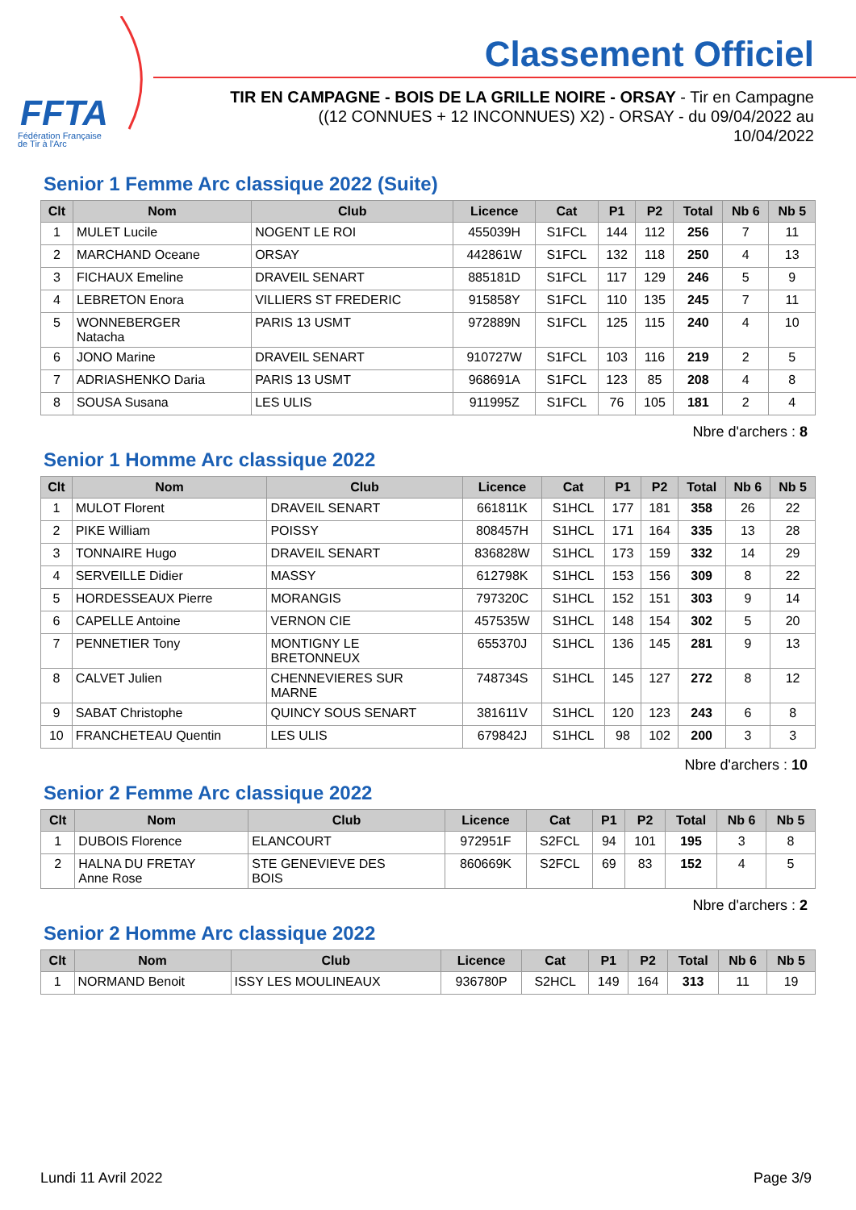FFTA
Fédération Française
de Tir à l'Arc
Classement Officiel
TIR EN CAMPAGNE - BOIS DE LA GRILLE NOIRE - ORSAY - Tir en Campagne
((12 CONNUES + 12 INCONNUES) X2) - ORSAY - du 09/04/2022 au
10/04/2022
Senior 1 Femme Arc classique 2022 (Suite)
| Clt | Nom | Club | Licence | Cat | P1 | P2 | Total | Nb 6 | Nb 5 |
| --- | --- | --- | --- | --- | --- | --- | --- | --- | --- |
| 1 | MULET Lucile | NOGENT LE ROI | 455039H | S1FCL | 144 | 112 | 256 | 7 | 11 |
| 2 | MARCHAND Oceane | ORSAY | 442861W | S1FCL | 132 | 118 | 250 | 4 | 13 |
| 3 | FICHAUX Emeline | DRAVEIL SENART | 885181D | S1FCL | 117 | 129 | 246 | 5 | 9 |
| 4 | LEBRETON Enora | VILLIERS ST FREDERIC | 915858Y | S1FCL | 110 | 135 | 245 | 7 | 11 |
| 5 | WONNEBERGER Natacha | PARIS 13 USMT | 972889N | S1FCL | 125 | 115 | 240 | 4 | 10 |
| 6 | JONO Marine | DRAVEIL SENART | 910727W | S1FCL | 103 | 116 | 219 | 2 | 5 |
| 7 | ADRIASHENKO Daria | PARIS 13 USMT | 968691A | S1FCL | 123 | 85 | 208 | 4 | 8 |
| 8 | SOUSA Susana | LES ULIS | 911995Z | S1FCL | 76 | 105 | 181 | 2 | 4 |
Nbre d'archers : 8
Senior 1 Homme Arc classique 2022
| Clt | Nom | Club | Licence | Cat | P1 | P2 | Total | Nb 6 | Nb 5 |
| --- | --- | --- | --- | --- | --- | --- | --- | --- | --- |
| 1 | MULOT Florent | DRAVEIL SENART | 661811K | S1HCL | 177 | 181 | 358 | 26 | 22 |
| 2 | PIKE William | POISSY | 808457H | S1HCL | 171 | 164 | 335 | 13 | 28 |
| 3 | TONNAIRE Hugo | DRAVEIL SENART | 836828W | S1HCL | 173 | 159 | 332 | 14 | 29 |
| 4 | SERVEILLE Didier | MASSY | 612798K | S1HCL | 153 | 156 | 309 | 8 | 22 |
| 5 | HORDESSEAUX Pierre | MORANGIS | 797320C | S1HCL | 152 | 151 | 303 | 9 | 14 |
| 6 | CAPELLE Antoine | VERNON CIE | 457535W | S1HCL | 148 | 154 | 302 | 5 | 20 |
| 7 | PENNETIER Tony | MONTIGNY LE BRETONNEUX | 655370J | S1HCL | 136 | 145 | 281 | 9 | 13 |
| 8 | CALVET Julien | CHENNEVIERES SUR MARNE | 748734S | S1HCL | 145 | 127 | 272 | 8 | 12 |
| 9 | SABAT Christophe | QUINCY SOUS SENART | 381611V | S1HCL | 120 | 123 | 243 | 6 | 8 |
| 10 | FRANCHETEAU Quentin | LES ULIS | 679842J | S1HCL | 98 | 102 | 200 | 3 | 3 |
Nbre d'archers : 10
Senior 2 Femme Arc classique 2022
| Clt | Nom | Club | Licence | Cat | P1 | P2 | Total | Nb 6 | Nb 5 |
| --- | --- | --- | --- | --- | --- | --- | --- | --- | --- |
| 1 | DUBOIS Florence | ELANCOURT | 972951F | S2FCL | 94 | 101 | 195 | 3 | 8 |
| 2 | HALNA DU FRETAY Anne Rose | STE GENEVIEVE DES BOIS | 860669K | S2FCL | 69 | 83 | 152 | 4 | 5 |
Nbre d'archers : 2
Senior 2 Homme Arc classique 2022
| Clt | Nom | Club | Licence | Cat | P1 | P2 | Total | Nb 6 | Nb 5 |
| --- | --- | --- | --- | --- | --- | --- | --- | --- | --- |
| 1 | NORMAND Benoit | ISSY LES MOULINEAUX | 936780P | S2HCL | 149 | 164 | 313 | 11 | 19 |
Lundi 11 Avril 2022 Page 3/9